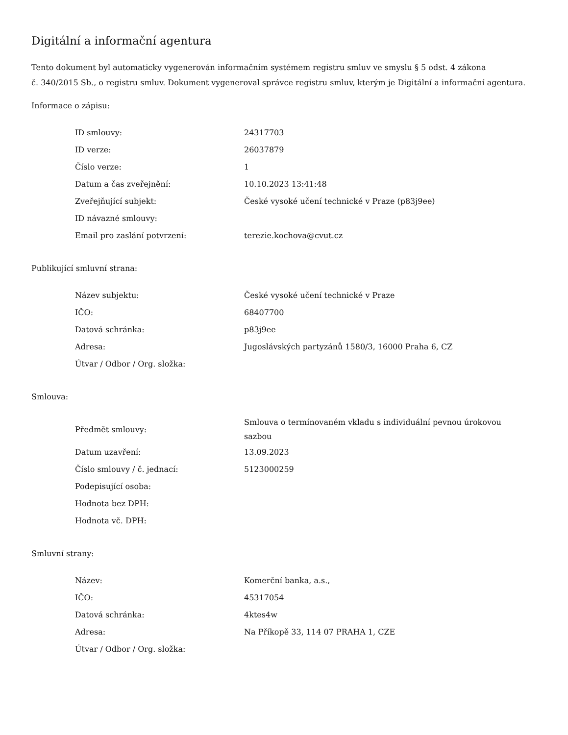Digitální a informační agentura
Tento dokument byl automaticky vygenerován informačním systémem registru smluv ve smyslu § 5 odst. 4 zákona
č. 340/2015 Sb., o registru smluv. Dokument vygeneroval správce registru smluv, kterým je Digitální a informační agentura.
Informace o zápisu:
| ID smlouvy: | 24317703 |
| ID verze: | 26037879 |
| Číslo verze: | 1 |
| Datum a čas zveřejnění: | 10.10.2023 13:41:48 |
| Zveřejňující subjekt: | České vysoké učení technické v Praze (p83j9ee) |
| ID návazné smlouvy: | |
| Email pro zaslání potvrzení: | terezie.kochova@cvut.cz |
Publikující smluvní strana:
| Název subjektu: | České vysoké učení technické v Praze |
| IČO: | 68407700 |
| Datová schránka: | p83j9ee |
| Adresa: | Jugoslávských partyzánů 1580/3, 16000 Praha 6, CZ |
| Útvar / Odbor / Org. složka: | |
Smlouva:
| Předmět smlouvy: | Smlouva o termínovaném vkladu s individuální pevnou úrokovou sazbou |
| Datum uzavření: | 13.09.2023 |
| Číslo smlouvy / č. jednací: | 5123000259 |
| Podepisující osoba: | |
| Hodnota bez DPH: | |
| Hodnota vč. DPH: | |
Smluvní strany:
| Název: | Komerční banka, a.s., |
| IČO: | 45317054 |
| Datová schránka: | 4ktes4w |
| Adresa: | Na Příkopě 33, 114 07 PRAHA 1, CZE |
| Útvar / Odbor / Org. složka: | |